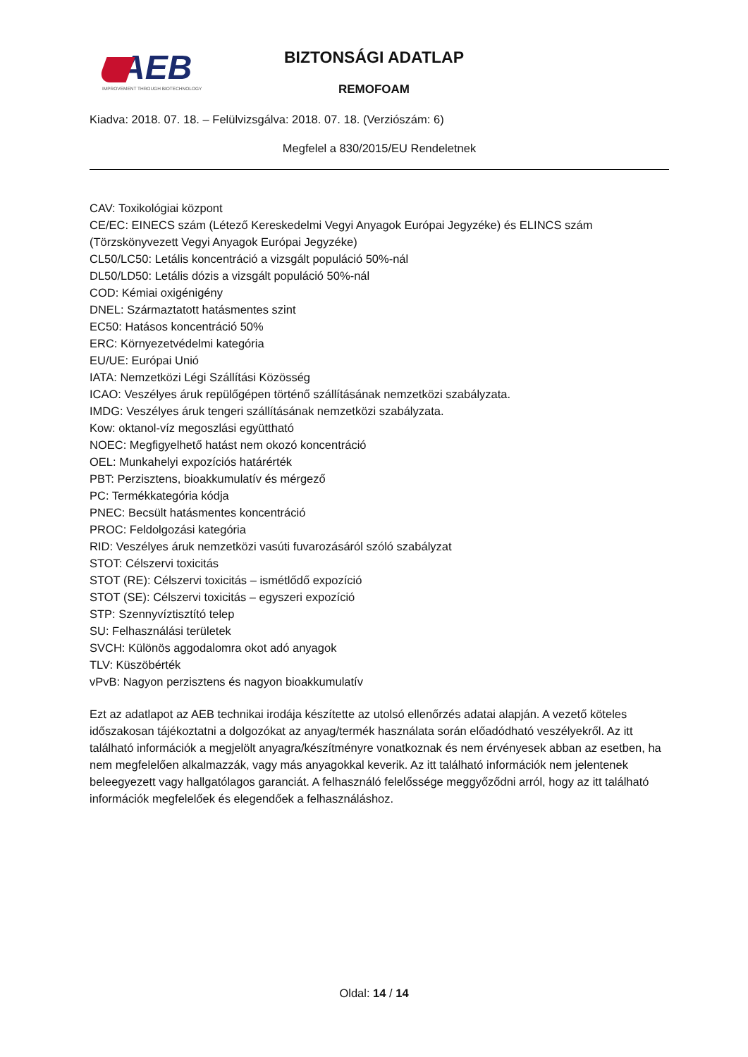AEB
IMPROVEMENT THROUGH BIOTECHNOLOGY
BIZTONSÁGI ADATLAP
REMOFOAM
Kiadva: 2018. 07. 18. – Felülvizsgálva: 2018. 07. 18. (Verziószám: 6)
Megfelel a 830/2015/EU Rendeletnek
CAV: Toxikológiai központ
CE/EC: EINECS szám (Létező Kereskedelmi Vegyi Anyagok Európai Jegyzéke) és ELINCS szám (Törzskönyvezett Vegyi Anyagok Európai Jegyzéke)
CL50/LC50: Letális koncentráció a vizsgált populáció 50%-nál
DL50/LD50: Letális dózis a vizsgált populáció 50%-nál
COD: Kémiai oxigénigény
DNEL: Származtatott hatásmentes szint
EC50: Hatásos koncentráció 50%
ERC: Környezetvédelmi kategória
EU/UE: Európai Unió
IATA: Nemzetközi Légi Szállítási Közösség
ICAO: Veszélyes áruk repülőgépen történő szállításának nemzetközi szabályzata.
IMDG: Veszélyes áruk tengeri szállításának nemzetközi szabályzata.
Kow: oktanol-víz megoszlási együttható
NOEC: Megfigyelhető hatást nem okozó koncentráció
OEL: Munkahelyi expozíciós határérték
PBT: Perzisztens, bioakkumulatív és mérgező
PC: Termékkategória kódja
PNEC: Becsült hatásmentes koncentráció
PROC: Feldolgozási kategória
RID: Veszélyes áruk nemzetközi vasúti fuvarozásáról szóló szabályzat
STOT: Célszervi toxicitás
STOT (RE): Célszervi toxicitás – ismétlődő expozíció
STOT (SE): Célszervi toxicitás – egyszeri expozíció
STP: Szennyvíztisztító telep
SU: Felhasználási területek
SVCH: Különös aggodalomra okot adó anyagok
TLV: Küszöbérték
vPvB: Nagyon perzisztens és nagyon bioakkumulatív
Ezt az adatlapot az AEB technikai irodája készítette az utolsó ellenőrzés adatai alapján. A vezető köteles időszakosan tájékoztatni a dolgozókat az anyag/termék használata során előadódható veszélyekről. Az itt található információk a megjelölt anyagra/készítményre vonatkoznak és nem érvényesek abban az esetben, ha nem megfelelően alkalmazzák, vagy más anyagokkal keverik. Az itt található információk nem jelentenek beleegyezett vagy hallgatólagos garanciát. A felhasználó felelőssége meggyőződni arról, hogy az itt található információk megfelelőek és elegendőek a felhasználáshoz.
Oldal: 14 / 14